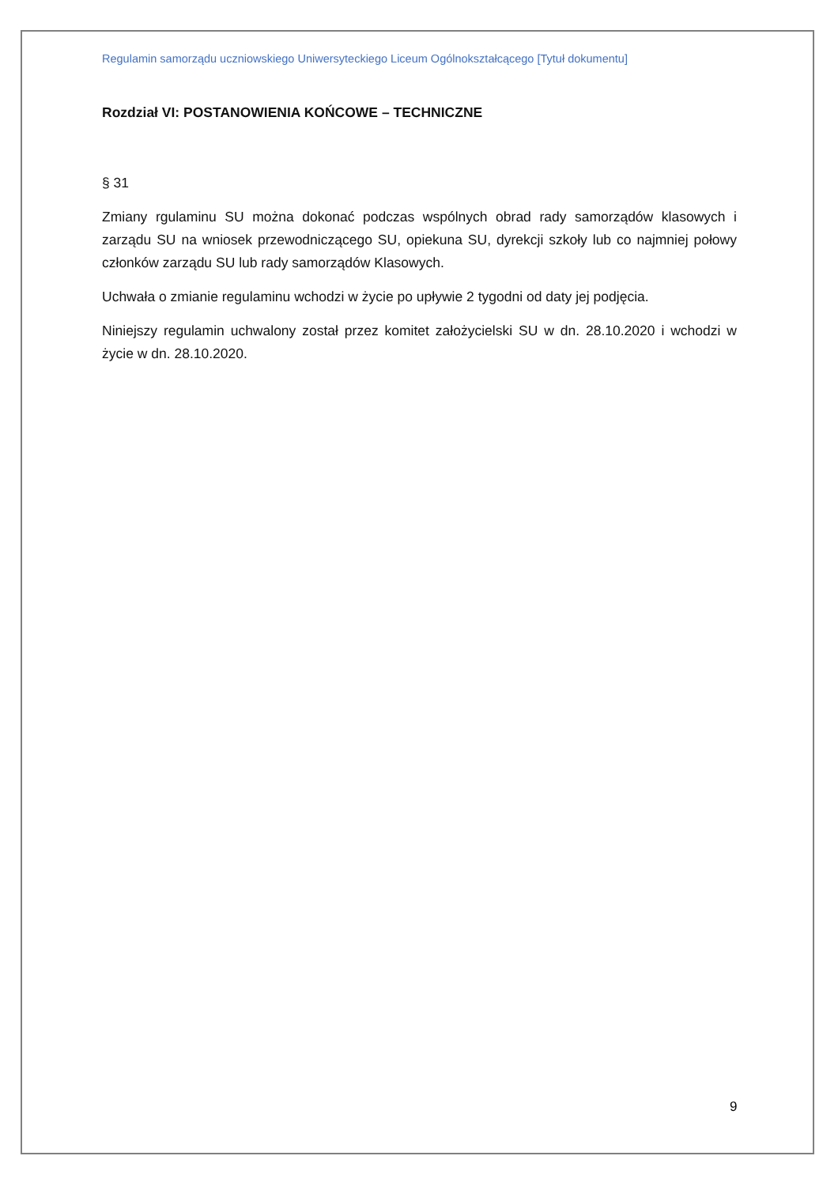Regulamin samorządu uczniowskiego Uniwersyteckiego Liceum Ogólnokształcącego [Tytuł dokumentu]
Rozdział VI: POSTANOWIENIA KOŃCOWE – TECHNICZNE
§ 31
Zmiany rgulaminu SU można dokonać podczas wspólnych obrad rady samorządów klasowych i zarządu SU na wniosek przewodniczącego SU, opiekuna SU, dyrekcji szkoły lub co najmniej połowy członków zarządu SU lub rady samorządów Klasowych.
Uchwała o zmianie regulaminu wchodzi w życie po upływie 2 tygodni od daty jej podjęcia.
Niniejszy regulamin uchwalony został przez komitet założycielski SU w dn. 28.10.2020 i wchodzi w życie w dn. 28.10.2020.
9